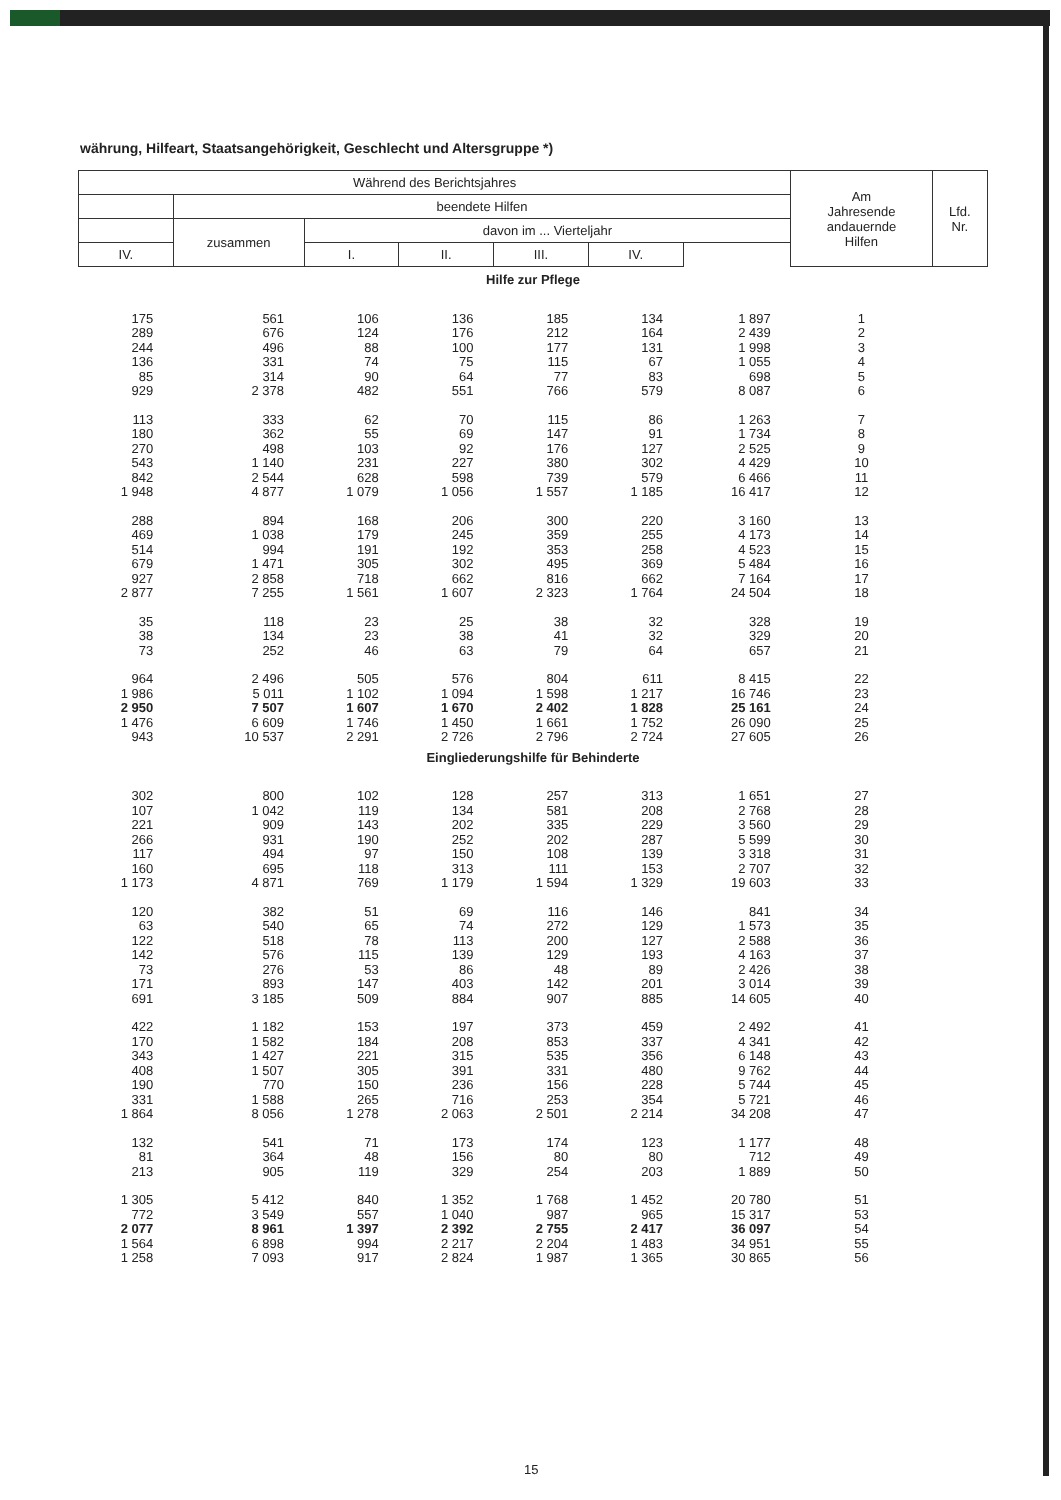währung, Hilfeart, Staatsangehörigkeit, Geschlecht und Altersgruppe *)
| Während des Berichtsjahres | | | | | | | Am Jahresende andauernde Hilfen | Lfd. Nr. |
| --- | --- | --- | --- | --- | --- | --- | --- | --- |
| | beendete Hilfen | | | | | | | |
| | zusammen | davon im ... Vierteljahr | | | | | | |
| IV. | | I. | II. | III. | IV. | | | |
| Hilfe zur Pflege | | | | | | | | |
| 175 289 244 136 85 929 | 561 676 496 331 314 2 378 | 106 124 88 74 90 482 | 136 176 100 75 64 551 | 185 212 177 115 77 766 | 134 164 131 67 83 579 | 1 897 2 439 1 998 1 055 698 8 087 | 1 2 3 4 5 6 | |
| 113 180 270 543 842 1 948 | 333 362 498 1 140 2 544 4 877 | 62 55 103 231 628 1 079 | 70 69 92 227 598 1 056 | 115 147 176 380 739 1 557 | 86 91 127 302 579 1 185 | 1 263 1 734 2 525 4 429 6 466 16 417 | 7 8 9 10 11 12 | |
| 288 469 514 679 927 2 877 | 894 1 038 994 1 471 2 858 7 255 | 168 179 191 305 718 1 561 | 206 245 192 302 662 1 607 | 300 359 353 495 816 2 323 | 220 255 258 369 662 1 764 | 3 160 4 173 4 523 5 484 7 164 24 504 | 13 14 15 16 17 18 | |
| 35 38 73 | 118 134 252 | 23 23 46 | 25 38 63 | 38 41 79 | 32 32 64 | 328 329 657 | 19 20 21 | |
| 964 1 986 2 950 1 476 943 | 2 496 5 011 7 507 6 609 10 537 | 505 1 102 1 607 1 746 2 291 | 576 1 094 1 670 1 450 2 726 | 804 1 598 2 402 1 661 2 796 | 611 1 217 1 828 1 752 2 724 | 8 415 16 746 25 161 26 090 27 605 | 22 23 24 25 26 | |
| Eingliederungshilfe für Behinderte | | | | | | | | |
| 302 107 221 266 117 160 1 173 | 800 1 042 909 931 494 695 4 871 | 102 119 143 190 97 118 769 | 128 134 202 252 150 313 1 179 | 257 581 335 202 108 111 1 594 | 313 208 229 287 139 153 1 329 | 1 651 2 768 3 560 5 599 3 318 2 707 19 603 | 27 28 29 30 31 32 33 | |
| 120 63 122 142 73 171 691 | 382 540 518 576 276 893 3 185 | 51 65 78 115 53 147 509 | 69 74 113 139 86 403 884 | 116 272 200 129 48 142 907 | 146 129 127 193 89 201 885 | 841 1 573 2 588 4 163 2 426 3 014 14 605 | 34 35 36 37 38 39 40 | |
| 422 170 343 408 190 331 1 864 | 1 182 1 582 1 427 1 507 770 1 588 8 056 | 153 184 221 305 150 265 1 278 | 197 208 315 391 236 716 2 063 | 373 853 535 331 156 253 2 501 | 459 337 356 480 228 354 2 214 | 2 492 4 341 6 148 9 762 5 744 5 721 34 208 | 41 42 43 44 45 46 47 | |
| 132 81 213 | 541 364 905 | 71 48 119 | 173 156 329 | 174 80 254 | 123 80 203 | 1 177 712 1 889 | 48 49 50 | |
| 1 305 772 2 077 1 564 1 258 | 5 412 3 549 8 961 6 898 7 093 | 840 557 1 397 994 917 | 1 352 1 040 2 392 2 217 2 824 | 1 768 987 2 755 2 204 1 987 | 1 452 965 2 417 1 483 1 365 | 20 780 15 317 36 097 34 951 30 865 | 51 53 54 55 56 | |
15